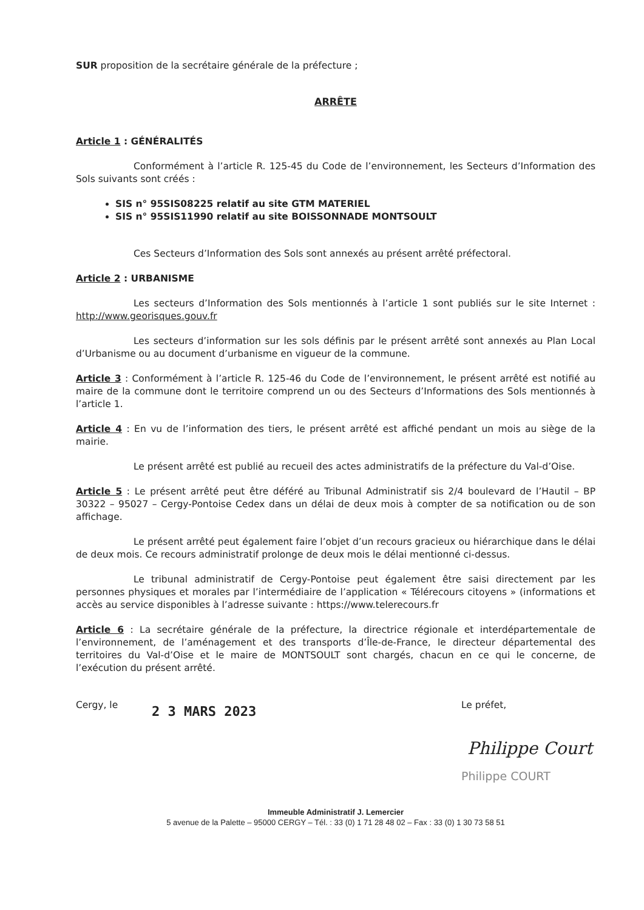SUR proposition de la secrétaire générale de la préfecture ;
ARRÊTE
Article 1 : GÉNÉRALITÉS
Conformément à l’article R. 125-45 du Code de l’environnement, les Secteurs d’Information des Sols suivants sont créés :
SIS n° 95SIS08225 relatif au site GTM MATERIEL
SIS n° 95SIS11990 relatif au site BOISSONNADE MONTSOULT
Ces Secteurs d’Information des Sols sont annexés au présent arrêté préfectoral.
Article 2 : URBANISME
Les secteurs d’Information des Sols mentionnés à l’article 1 sont publiés sur le site Internet : http://www.georisques.gouv.fr
Les secteurs d’information sur les sols définis par le présent arrêté sont annexés au Plan Local d’Urbanisme ou au document d’urbanisme en vigueur de la commune.
Article 3 : Conformément à l’article R. 125-46 du Code de l’environnement, le présent arrêté est notifié au maire de la commune dont le territoire comprend un ou des Secteurs d’Informations des Sols mentionnés à l’article 1.
Article 4 : En vu de l’information des tiers, le présent arrêté est affiché pendant un mois au siège de la mairie.
Le présent arrêté est publié au recueil des actes administratifs de la préfecture du Val-d’Oise.
Article 5 : Le présent arrêté peut être déféré au Tribunal Administratif sis 2/4 boulevard de l’Hautil – BP 30322 – 95027 – Cergy-Pontoise Cedex dans un délai de deux mois à compter de sa notification ou de son affichage.
Le présent arrêté peut également faire l’objet d’un recours gracieux ou hiérarchique dans le délai de deux mois. Ce recours administratif prolonge de deux mois le délai mentionné ci-dessus.
Le tribunal administratif de Cergy-Pontoise peut également être saisi directement par les personnes physiques et morales par l’intermédiaire de l’application « Télérecours citoyens » (informations et accès au service disponibles à l’adresse suivante : https://www.telerecours.fr
Article 6 : La secrétaire générale de la préfecture, la directrice régionale et interdépartementale de l’environnement, de l’aménagement et des transports d’Île-de-France, le directeur départemental des territoires du Val-d’Oise et le maire de MONTSOULT sont chargés, chacun en ce qui le concerne, de l’exécution du présent arrêté.
Cergy, le
2 3 MARS 2023
Le préfet,
Philippe Court
Philippe COURT
Immeuble Administratif J. Lemercier
5 avenue de la Palette – 95000 CERGY – Tél. : 33 (0) 1 71 28 48 02 – Fax : 33 (0) 1 30 73 58 51